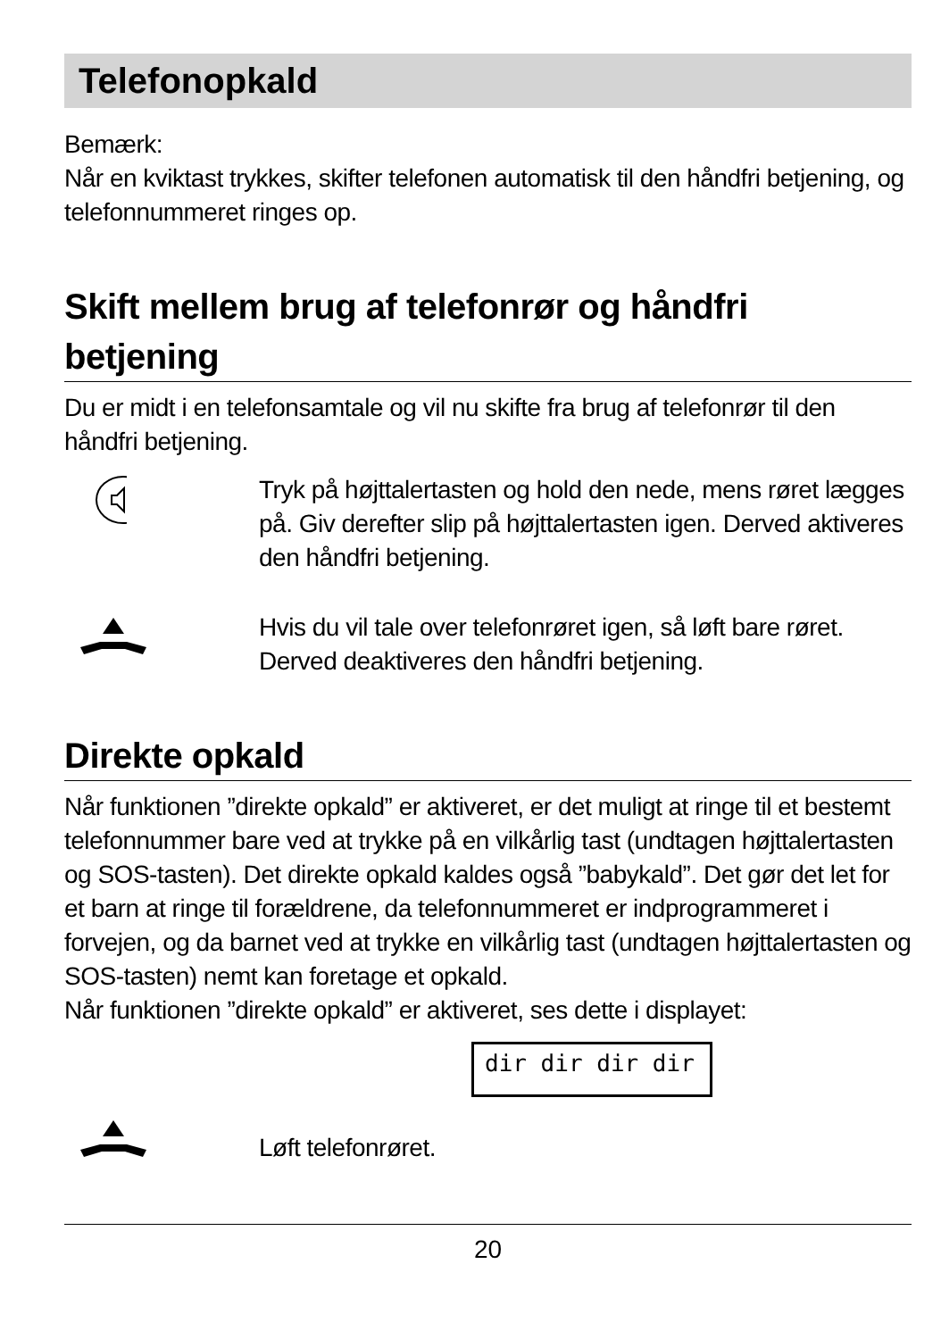Telefonopkald
Bemærk:
Når en kviktast trykkes, skifter telefonen automatisk til den håndfri betjening, og telefonnummeret ringes op.
Skift mellem brug af telefonrør og håndfri betjening
Du er midt i en telefonsamtale og vil nu skifte fra brug af telefonrør til den håndfri betjening.
Tryk på højttalertasten og hold den nede, mens røret lægges på. Giv derefter slip på højttalertasten igen. Derved aktiveres den håndfri betjening.
Hvis du vil tale over telefonrøret igen, så løft bare røret. Derved deaktiveres den håndfri betjening.
Direkte opkald
Når funktionen ”direkte opkald” er aktiveret, er det muligt at ringe til et bestemt telefonnummer bare ved at trykke på en vilkårlig tast (undtagen højttalertasten og SOS-tasten). Det direkte opkald kaldes også ”babykald”. Det gør det let for et barn at ringe til forældrene, da telefonnummeret er indprogrammeret i forvejen, og da barnet ved at trykke en vilkårlig tast (undtagen højttalertasten og SOS-tasten) nemt kan foretage et opkald.
Når funktionen ”direkte opkald” er aktiveret, ses dette i displayet:
dir dir dir dir
Løft telefonrøret.
20